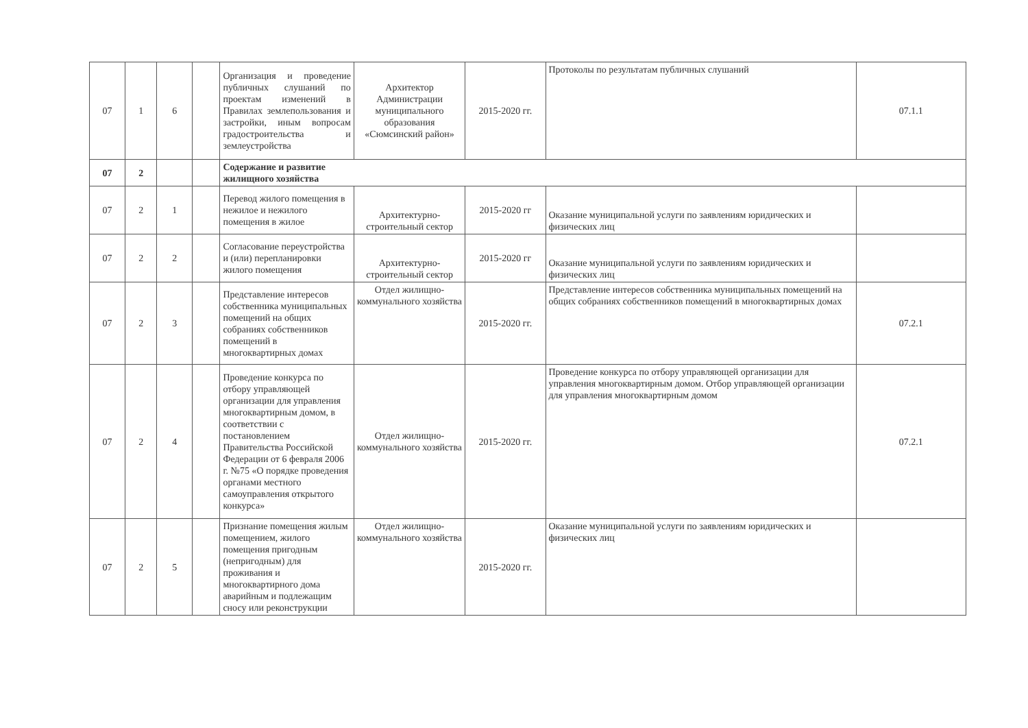| 07 | 1 | 6 | | Организация и проведение публичных слушаний по проектам изменений в Правилах землепользования и застройки, иным вопросам градостроительства и землеустройства | Архитектор Администрации муниципального образования «Сюмсинский район» | 2015-2020 гг. | Протоколы по результатам публичных слушаний | 07.1.1 |
| 07 | 2 | | | Содержание и развитие жилищного хозяйства | | | | |
| 07 | 2 | 1 | | Перевод жилого помещения в нежилое и нежилого помещения в жилое | Архитектурно-строительный сектор | 2015-2020 гг | Оказание муниципальной услуги по заявлениям юридических и физических лиц | |
| 07 | 2 | 2 | | Согласование переустройства и (или) перепланировки жилого помещения | Архитектурно-строительный сектор | 2015-2020 гг | Оказание муниципальной услуги по заявлениям юридических и физических лиц | |
| 07 | 2 | 3 | | Представление интересов собственника муниципальных помещений на общих собраниях собственников помещений в многоквартирных домах | Отдел жилищно-коммунального хозяйства | 2015-2020 гг. | Представление интересов собственника муниципальных помещений на общих собраниях собственников помещений в многоквартирных домах | 07.2.1 |
| 07 | 2 | 4 | | Проведение конкурса по отбору управляющей организации для управления многоквартирным домом, в соответствии с постановлением Правительства Российской Федерации от 6 февраля 2006 г. №75 «О порядке проведения органами местного самоуправления открытого конкурса» | Отдел жилищно-коммунального хозяйства | 2015-2020 гг. | Проведение конкурса по отбору управляющей организации для управления многоквартирным домом. Отбор управляющей организации для управления многоквартирным домом | 07.2.1 |
| 07 | 2 | 5 | | Признание помещения жилым помещением, жилого помещения пригодным (непригодным) для проживания и многоквартирного дома аварийным и подлежащим сносу или реконструкции | Отдел жилищно-коммунального хозяйства | 2015-2020 гг. | Оказание муниципальной услуги по заявлениям юридических и физических лиц | |